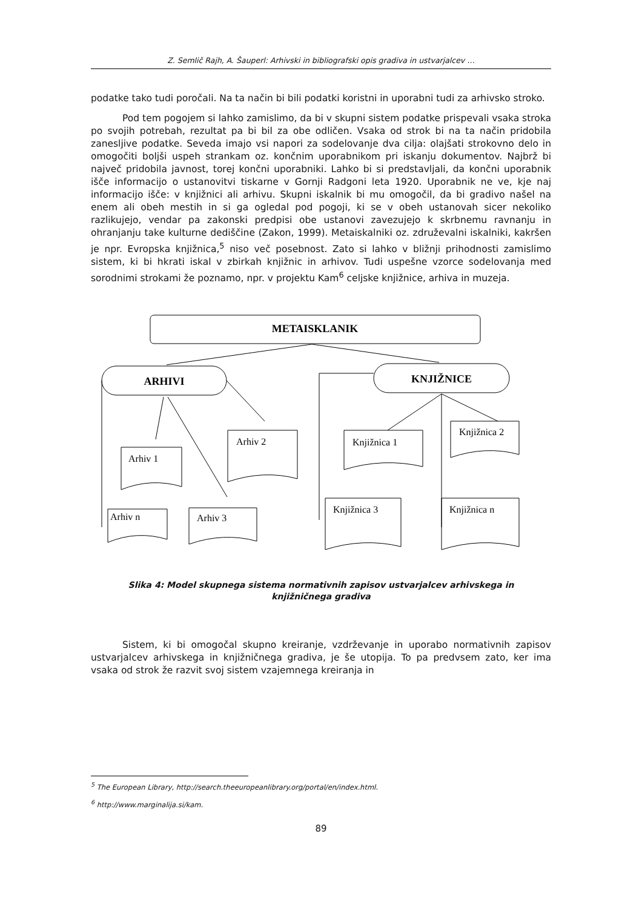Z. Semlič Rajh, A. Šauperl: Arhivski in bibliografski opis gradiva in ustvarjalcev …
podatke tako tudi poročali. Na ta način bi bili podatki koristni in uporabni tudi za arhivsko stroko.
Pod tem pogojem si lahko zamislimo, da bi v skupni sistem podatke prispevali vsaka stroka po svojih potrebah, rezultat pa bi bil za obe odličen. Vsaka od strok bi na ta način pridobila zanesljive podatke. Seveda imajo vsi napori za sodelovanje dva cilja: olajšati strokovno delo in omogočiti boljši uspeh strankam oz. končnim uporabnikom pri iskanju dokumentov. Najbrž bi največ pridobila javnost, torej končni uporabniki. Lahko bi si predstavljali, da končni uporabnik išče informacijo o ustanovitvi tiskarne v Gornji Radgoni leta 1920. Uporabnik ne ve, kje naj informacijo išče: v knjižnici ali arhivu. Skupni iskalnik bi mu omogočil, da bi gradivo našel na enem ali obeh mestih in si ga ogledal pod pogoji, ki se v obeh ustanovah sicer nekoliko razlikujejo, vendar pa zakonski predpisi obe ustanovi zavezujejo k skrbnemu ravnanju in ohranjanju take kulturne dediščine (Zakon, 1999). Metaiskalniki oz. združevalni iskalniki, kakršen je npr. Evropska knjižnica,<sup>5</sup> niso več posebnost. Zato si lahko v bližnji prihodnosti zamislimo sistem, ki bi hkrati iskal v zbirkah knjižnic in arhivov. Tudi uspešne vzorce sodelovanja med sorodnimi strokami že poznamo, npr. v projektu Kam<sup>6</sup> celjske knjižnice, arhiva in muzeja.
METAISKLANIK
ARHIVI
KNJIŽNICE
Arhiv 1
Arhiv 2
Arhiv n
Arhiv 3
Knjižnica 1
Knjižnica 2
Knjižnica 3
Knjižnica n
Slika 4: Model skupnega sistema normativnih zapisov ustvarjalcev arhivskega in knjižničnega gradiva
Sistem, ki bi omogočal skupno kreiranje, vzdrževanje in uporabo normativnih zapisov ustvarjalcev arhivskega in knjižničnega gradiva, je še utopija. To pa predvsem zato, ker ima vsaka od strok že razvit svoj sistem vzajemnega kreiranja in
<sup>5</sup> The European Library, http://search.theeuropeanlibrary.org/portal/en/index.html.
<sup>6</sup> http://www.marginalija.si/kam.
89